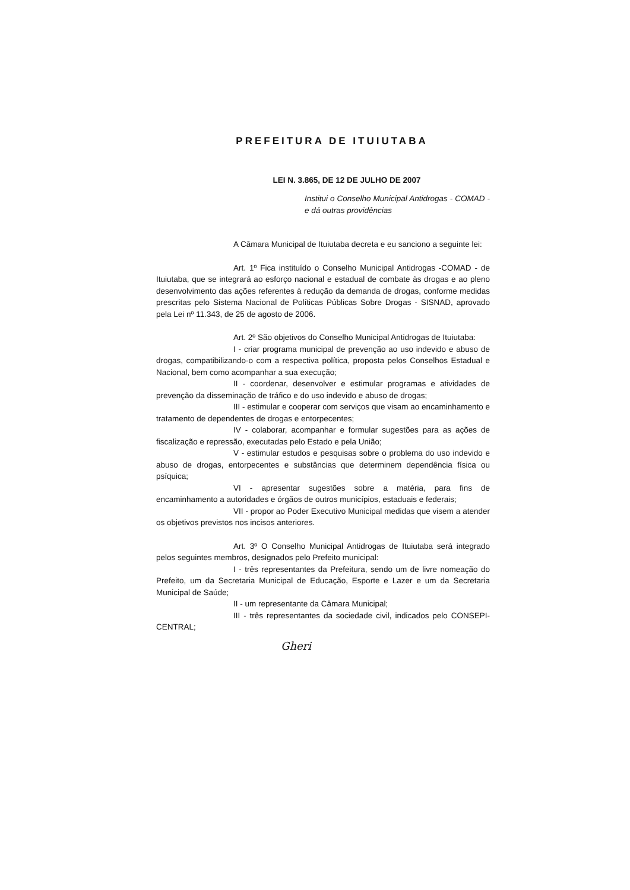PREFEITURA DE ITUIUTABA
LEI N. 3.865, DE 12 DE JULHO DE 2007
Institui o Conselho Municipal Antidrogas - COMAD - e dá outras providências
A Câmara Municipal de Ituiutaba decreta e eu sanciono a seguinte lei:
Art. 1º Fica instituído o Conselho Municipal Antidrogas -COMAD - de Ituiutaba, que se integrará ao esforço nacional e estadual de combate às drogas e ao pleno desenvolvimento das ações referentes à redução da demanda de drogas, conforme medidas prescritas pelo Sistema Nacional de Políticas Públicas Sobre Drogas - SISNAD, aprovado pela Lei nº 11.343, de 25 de agosto de 2006.
Art. 2º São objetivos do Conselho Municipal Antidrogas de Ituiutaba:
I - criar programa municipal de prevenção ao uso indevido e abuso de drogas, compatibilizando-o com a respectiva política, proposta pelos Conselhos Estadual e Nacional, bem como acompanhar a sua execução;
II - coordenar, desenvolver e estimular programas e atividades de prevenção da disseminação de tráfico e do uso indevido e abuso de drogas;
III - estimular e cooperar com serviços que visam ao encaminhamento e tratamento de dependentes de drogas e entorpecentes;
IV - colaborar, acompanhar e formular sugestões para as ações de fiscalização e repressão, executadas pelo Estado e pela União;
V - estimular estudos e pesquisas sobre o problema do uso indevido e abuso de drogas, entorpecentes e substâncias que determinem dependência física ou psíquica;
VI - apresentar sugestões sobre a matéria, para fins de encaminhamento a autoridades e órgãos de outros municípios, estaduais e federais;
VII - propor ao Poder Executivo Municipal medidas que visem a atender os objetivos previstos nos incisos anteriores.
Art. 3º O Conselho Municipal Antidrogas de Ituiutaba será integrado pelos seguintes membros, designados pelo Prefeito municipal:
I - três representantes da Prefeitura, sendo um de livre nomeação do Prefeito, um da Secretaria Municipal de Educação, Esporte e Lazer e um da Secretaria Municipal de Saúde;
II - um representante da Câmara Municipal;
III - três representantes da sociedade civil, indicados pelo CONSEPI-CENTRAL;
Gheri